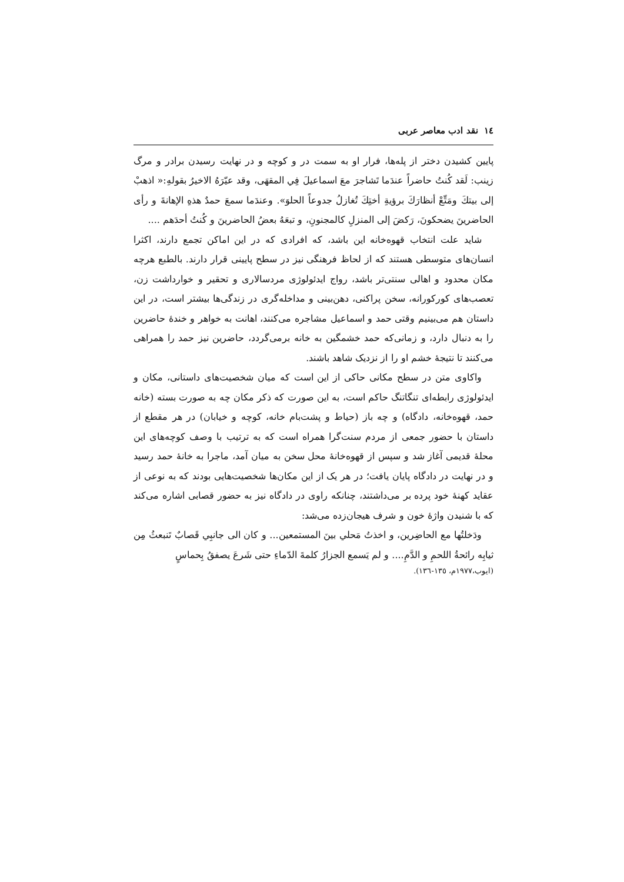١٤ نقد ادب معاصر عربی
پایین کشیدن دختر از پله‌ها، فرار او به سمت در و کوچه و در نهایت رسیدن برادر و مرگ زینب: لَقد کُنتُ حاضراً عندَما تَشاجرَ معَ اسماعیلَ فِي المقهَی، وقد عیّرَهُ الاخیرُ بقولهِ:« اذهبْ إلی بیتكَ ومَتِّعْ أنظارَكَ برؤیةِ أختِكَ تُغازلُ جدوعاً الحلوَ». وعندَما سمعَ حمدٌ هذهِ الإهانةَ و رأی الحاضرینَ یضحکونَ، رَکضَ إلی المنزلِ کالمجنونِ، و تبعَهُ بعضُ الحاضرینَ و کُنتُ أحدَهم ....
شاید علت انتخاب قهوه‌خانه این باشد، که افرادی که در این اماکن تجمع دارند، اکثرا انسان‌های متوسطی هستند که از لحاظ فرهنگی نیز در سطح پایینی قرار دارند. بالطبع هرچه مکان محدود و اهالی سنتی‌تر باشد، رواج ایدئولوژی مردسالاری و تحقیر و خوارداشت زن، تعصب‌های کورکورانه، سخن پراکنی، دهن‌بینی و مداخله‌گری در زندگی‌ها بیشتر است، در این داستان هم می‌بینیم وقتی حمد و اسماعیل مشاجره می‌کنند، اهانت به خواهر و خندهٔ حاضرین را به دنبال دارد، و زمانی‌که حمد خشمگین به خانه برمی‌گردد، حاضرین نیز حمد را همراهی می‌کنند تا نتیجهٔ خشم او را از نزدیک شاهد باشند.
واکاوی متن در سطح مکانی حاکی از این است که میان شخصیت‌های داستانی، مکان و ایدئولوژی رابطه‌ای تنگاتنگ حاکم است، به این صورت که ذکر مکان چه به صورت بسته (خانه حمد، قهوه‌خانه، دادگاه) و چه باز (حیاط و پشت‌بام خانه، کوچه و خیابان) در هر مقطع از داستان با حضور جمعی از مردم سنت‌گرا همراه است که به ترتیب با وصف کوچه‌های این محلهٔ قدیمی آغاز شد و سپس از قهوه‌خانهٔ محل سخن به میان آمد، ماجرا به خانهٔ حمد رسید و در نهایت در دادگاه پایان یافت؛ در هر یک از این مکان‌ها شخصیت‌هایی بودند که به نوعی از عقاید کهنهٔ خود پرده بر می‌داشتند، چنانکه راوی در دادگاه نیز به حضور قصابی اشاره می‌کند که با شنیدن واژهٔ خون و شرف هیجان‌زده می‌شد:
ودَخلتُها مع الحاضِرین، و اخذتُ مَحلي بینَ المستمعین... و کان الی جانبِي قَصابٌ تَنبعثُ مِن ثیابِه رائحةُ اللحمِ و الدَّمِ.... و لم یَسمع الجزارُ کلمةَ الدّماءِ حتی شَرعَ یصفقُ بِحماسٍ
(ایوب،١٩٧٧م، ١٣٥-١٣٦).